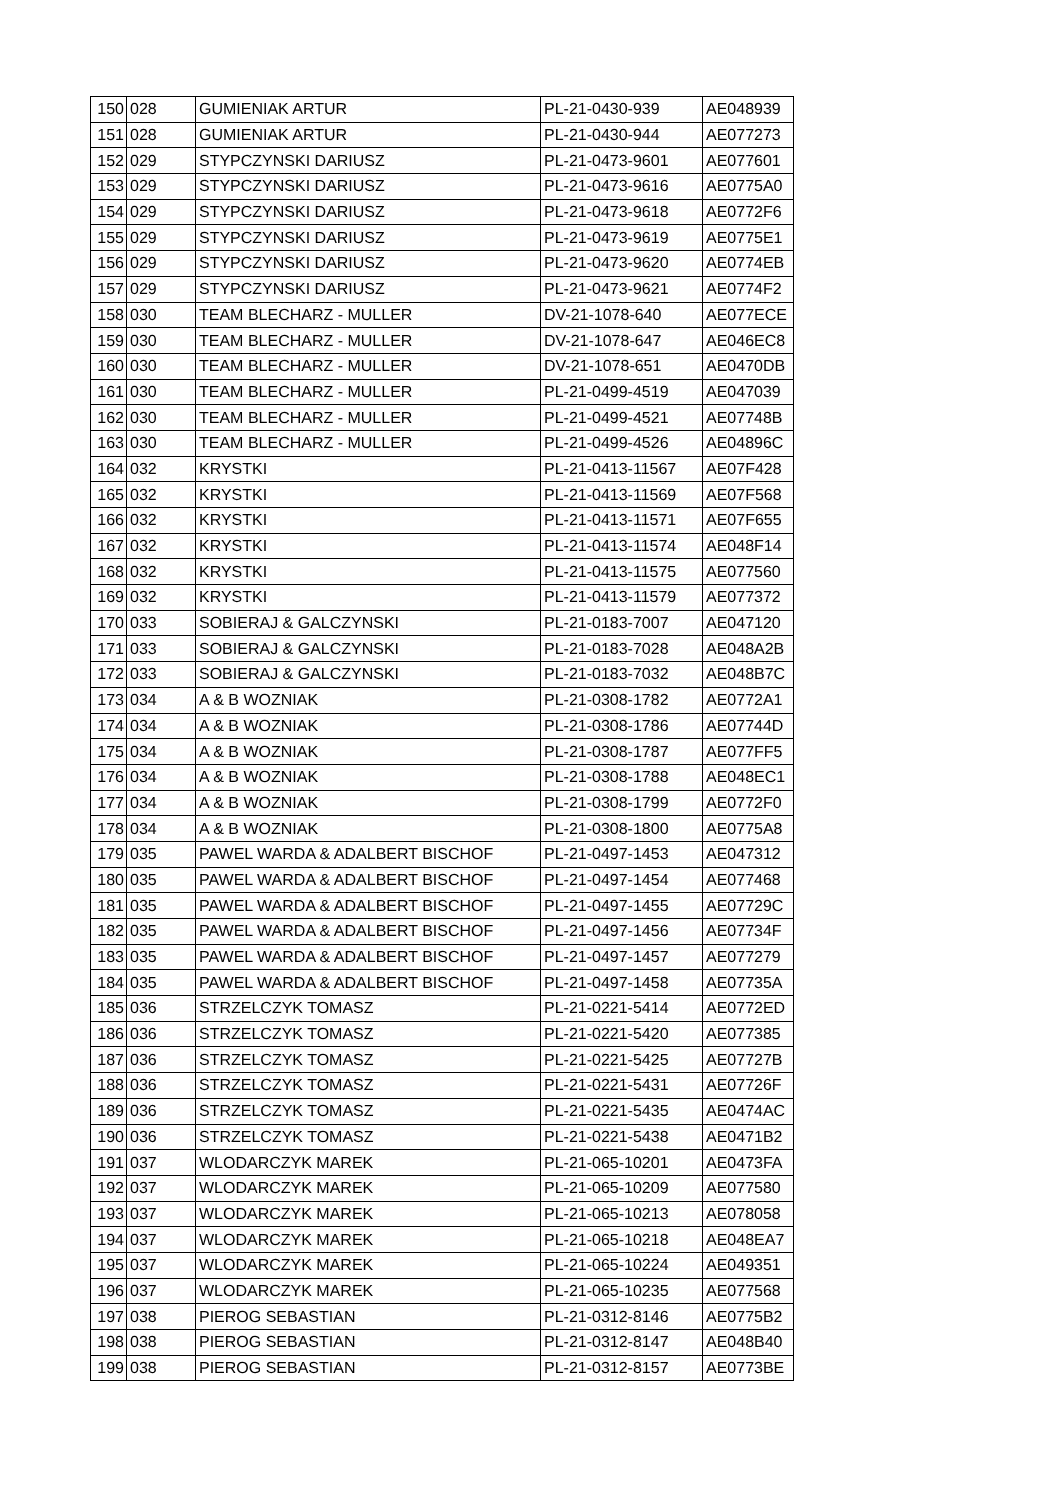| 150 | 028 | GUMIENIAK ARTUR | PL-21-0430-939 | AE048939 |
| 151 | 028 | GUMIENIAK ARTUR | PL-21-0430-944 | AE077273 |
| 152 | 029 | STYPCZYNSKI DARIUSZ | PL-21-0473-9601 | AE077601 |
| 153 | 029 | STYPCZYNSKI DARIUSZ | PL-21-0473-9616 | AE0775A0 |
| 154 | 029 | STYPCZYNSKI DARIUSZ | PL-21-0473-9618 | AE0772F6 |
| 155 | 029 | STYPCZYNSKI DARIUSZ | PL-21-0473-9619 | AE0775E1 |
| 156 | 029 | STYPCZYNSKI DARIUSZ | PL-21-0473-9620 | AE0774EB |
| 157 | 029 | STYPCZYNSKI DARIUSZ | PL-21-0473-9621 | AE0774F2 |
| 158 | 030 | TEAM BLECHARZ - MULLER | DV-21-1078-640 | AE077ECE |
| 159 | 030 | TEAM BLECHARZ - MULLER | DV-21-1078-647 | AE046EC8 |
| 160 | 030 | TEAM BLECHARZ - MULLER | DV-21-1078-651 | AE0470DB |
| 161 | 030 | TEAM BLECHARZ - MULLER | PL-21-0499-4519 | AE047039 |
| 162 | 030 | TEAM BLECHARZ - MULLER | PL-21-0499-4521 | AE07748B |
| 163 | 030 | TEAM BLECHARZ - MULLER | PL-21-0499-4526 | AE04896C |
| 164 | 032 | KRYSTKI | PL-21-0413-11567 | AE07F428 |
| 165 | 032 | KRYSTKI | PL-21-0413-11569 | AE07F568 |
| 166 | 032 | KRYSTKI | PL-21-0413-11571 | AE07F655 |
| 167 | 032 | KRYSTKI | PL-21-0413-11574 | AE048F14 |
| 168 | 032 | KRYSTKI | PL-21-0413-11575 | AE077560 |
| 169 | 032 | KRYSTKI | PL-21-0413-11579 | AE077372 |
| 170 | 033 | SOBIERAJ & GALCZYNSKI | PL-21-0183-7007 | AE047120 |
| 171 | 033 | SOBIERAJ & GALCZYNSKI | PL-21-0183-7028 | AE048A2B |
| 172 | 033 | SOBIERAJ & GALCZYNSKI | PL-21-0183-7032 | AE048B7C |
| 173 | 034 | A & B WOZNIAK | PL-21-0308-1782 | AE0772A1 |
| 174 | 034 | A & B WOZNIAK | PL-21-0308-1786 | AE07744D |
| 175 | 034 | A & B WOZNIAK | PL-21-0308-1787 | AE077FF5 |
| 176 | 034 | A & B WOZNIAK | PL-21-0308-1788 | AE048EC1 |
| 177 | 034 | A & B WOZNIAK | PL-21-0308-1799 | AE0772F0 |
| 178 | 034 | A & B WOZNIAK | PL-21-0308-1800 | AE0775A8 |
| 179 | 035 | PAWEL WARDA & ADALBERT BISCHOF | PL-21-0497-1453 | AE047312 |
| 180 | 035 | PAWEL WARDA & ADALBERT BISCHOF | PL-21-0497-1454 | AE077468 |
| 181 | 035 | PAWEL WARDA & ADALBERT BISCHOF | PL-21-0497-1455 | AE07729C |
| 182 | 035 | PAWEL WARDA & ADALBERT BISCHOF | PL-21-0497-1456 | AE07734F |
| 183 | 035 | PAWEL WARDA & ADALBERT BISCHOF | PL-21-0497-1457 | AE077279 |
| 184 | 035 | PAWEL WARDA & ADALBERT BISCHOF | PL-21-0497-1458 | AE07735A |
| 185 | 036 | STRZELCZYK TOMASZ | PL-21-0221-5414 | AE0772ED |
| 186 | 036 | STRZELCZYK TOMASZ | PL-21-0221-5420 | AE077385 |
| 187 | 036 | STRZELCZYK TOMASZ | PL-21-0221-5425 | AE07727B |
| 188 | 036 | STRZELCZYK TOMASZ | PL-21-0221-5431 | AE07726F |
| 189 | 036 | STRZELCZYK TOMASZ | PL-21-0221-5435 | AE0474AC |
| 190 | 036 | STRZELCZYK TOMASZ | PL-21-0221-5438 | AE0471B2 |
| 191 | 037 | WLODARCZYK MAREK | PL-21-065-10201 | AE0473FA |
| 192 | 037 | WLODARCZYK MAREK | PL-21-065-10209 | AE077580 |
| 193 | 037 | WLODARCZYK MAREK | PL-21-065-10213 | AE078058 |
| 194 | 037 | WLODARCZYK MAREK | PL-21-065-10218 | AE048EA7 |
| 195 | 037 | WLODARCZYK MAREK | PL-21-065-10224 | AE049351 |
| 196 | 037 | WLODARCZYK MAREK | PL-21-065-10235 | AE077568 |
| 197 | 038 | PIEROG SEBASTIAN | PL-21-0312-8146 | AE0775B2 |
| 198 | 038 | PIEROG SEBASTIAN | PL-21-0312-8147 | AE048B40 |
| 199 | 038 | PIEROG SEBASTIAN | PL-21-0312-8157 | AE0773BE |